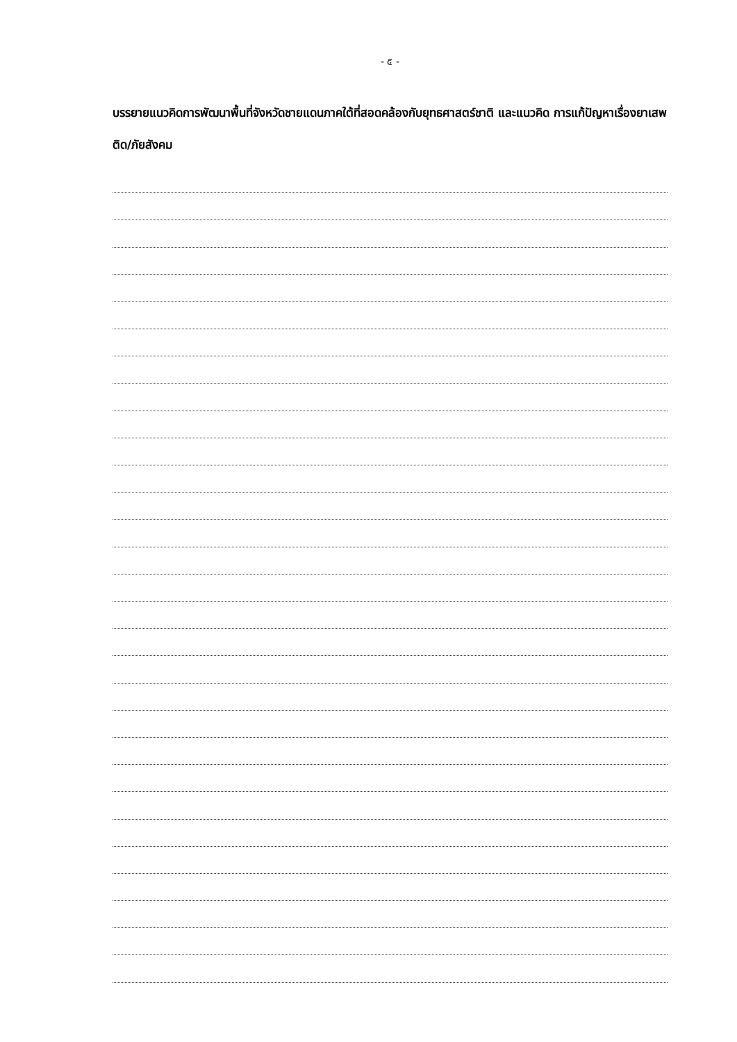- ๕ -
บรรยายแนวคิดการพัฒนาพื้นที่จังหวัดชายแดนภาคใต้ที่สอดคล้องกับยุทธศาสตร์ชาติ และแนวคิด การแก้ปัญหาเรื่องยาเสพติด/ภัยสังคม